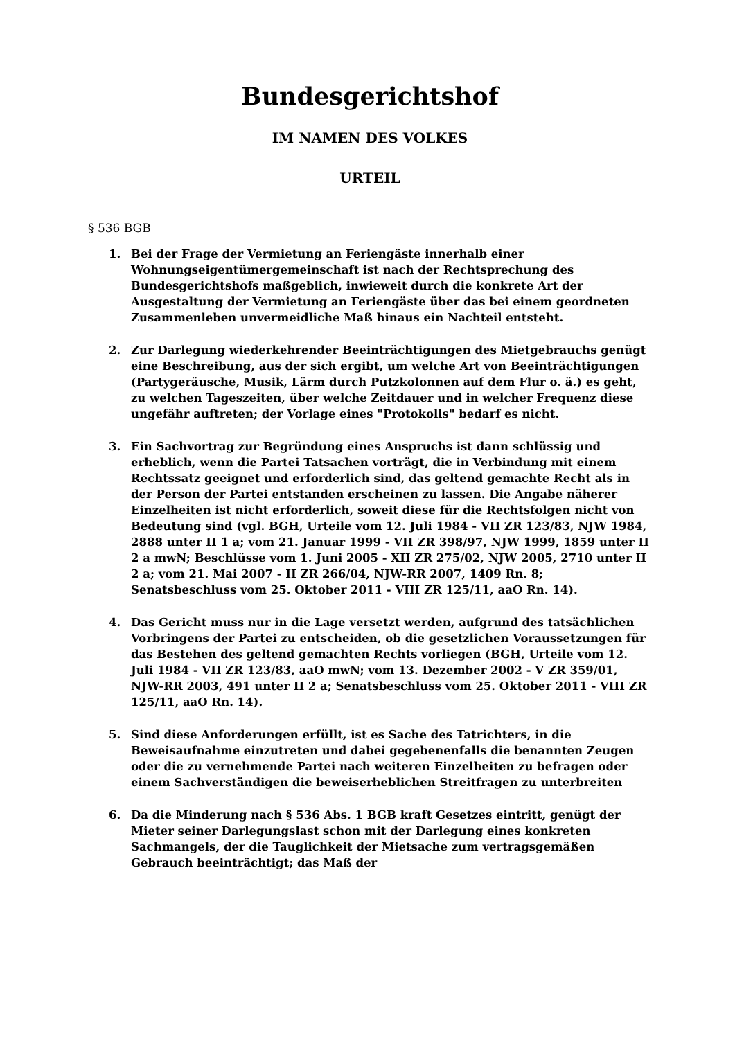Bundesgerichtshof
IM NAMEN DES VOLKES
URTEIL
§ 536 BGB
1. Bei der Frage der Vermietung an Feriengäste innerhalb einer Wohnungseigentümergemeinschaft ist nach der Rechtsprechung des Bundesgerichtshofs maßgeblich, inwieweit durch die konkrete Art der Ausgestaltung der Vermietung an Feriengäste über das bei einem geordneten Zusammenleben unvermeidliche Maß hinaus ein Nachteil entsteht.
2. Zur Darlegung wiederkehrender Beeinträchtigungen des Mietgebrauchs genügt eine Beschreibung, aus der sich ergibt, um welche Art von Beeinträchtigungen (Partygeräusche, Musik, Lärm durch Putzkolonnen auf dem Flur o. ä.) es geht, zu welchen Tageszeiten, über welche Zeitdauer und in welcher Frequenz diese ungefähr auftreten; der Vorlage eines "Protokolls" bedarf es nicht.
3. Ein Sachvortrag zur Begründung eines Anspruchs ist dann schlüssig und erheblich, wenn die Partei Tatsachen vorträgt, die in Verbindung mit einem Rechtssatz geeignet und erforderlich sind, das geltend gemachte Recht als in der Person der Partei entstanden erscheinen zu lassen. Die Angabe näherer Einzelheiten ist nicht erforderlich, soweit diese für die Rechtsfolgen nicht von Bedeutung sind (vgl. BGH, Urteile vom 12. Juli 1984 - VII ZR 123/83, NJW 1984, 2888 unter II 1 a; vom 21. Januar 1999 - VII ZR 398/97, NJW 1999, 1859 unter II 2 a mwN; Beschlüsse vom 1. Juni 2005 - XII ZR 275/02, NJW 2005, 2710 unter II 2 a; vom 21. Mai 2007 - II ZR 266/04, NJW-RR 2007, 1409 Rn. 8; Senatsbeschluss vom 25. Oktober 2011 - VIII ZR 125/11, aaO Rn. 14).
4. Das Gericht muss nur in die Lage versetzt werden, aufgrund des tatsächlichen Vorbringens der Partei zu entscheiden, ob die gesetzlichen Voraussetzungen für das Bestehen des geltend gemachten Rechts vorliegen (BGH, Urteile vom 12. Juli 1984 - VII ZR 123/83, aaO mwN; vom 13. Dezember 2002 - V ZR 359/01, NJW-RR 2003, 491 unter II 2 a; Senatsbeschluss vom 25. Oktober 2011 - VIII ZR 125/11, aaO Rn. 14).
5. Sind diese Anforderungen erfüllt, ist es Sache des Tatrichters, in die Beweisaufnahme einzutreten und dabei gegebenenfalls die benannten Zeugen oder die zu vernehmende Partei nach weiteren Einzelheiten zu befragen oder einem Sachverständigen die beweiserheblichen Streitfragen zu unterbreiten
6. Da die Minderung nach § 536 Abs. 1 BGB kraft Gesetzes eintritt, genügt der Mieter seiner Darlegungslast schon mit der Darlegung eines konkreten Sachmangels, der die Tauglichkeit der Mietsache zum vertragsgemäßen Gebrauch beeinträchtigt; das Maß der